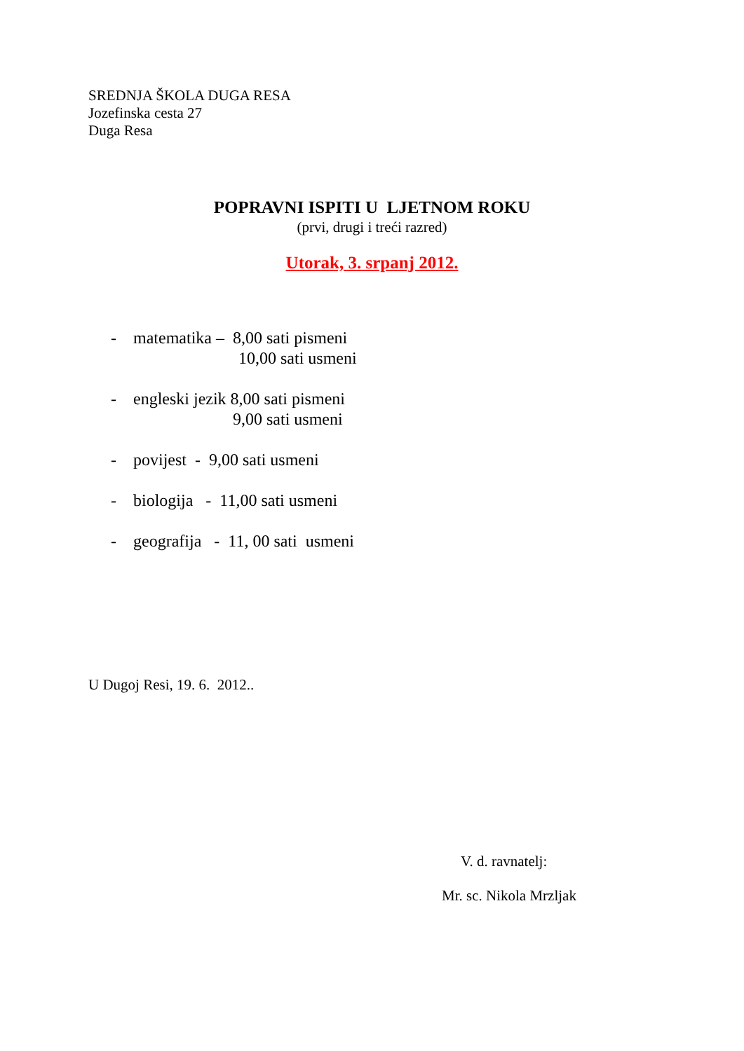SREDNJA ŠKOLA DUGA RESA
Jozefinska cesta 27
Duga Resa
POPRAVNI ISPITI U LJETNOM ROKU
(prvi, drugi i treći razred)
Utorak, 3. srpanj 2012.
- matematika – 8,00 sati pismeni
10,00 sati usmeni
- engleski jezik 8,00 sati pismeni
9,00 sati usmeni
- povijest - 9,00 sati usmeni
- biologija - 11,00 sati usmeni
- geografija - 11, 00 sati usmeni
U Dugoj Resi, 19. 6. 2012..
V. d. ravnatelj:
Mr. sc. Nikola Mrzljak